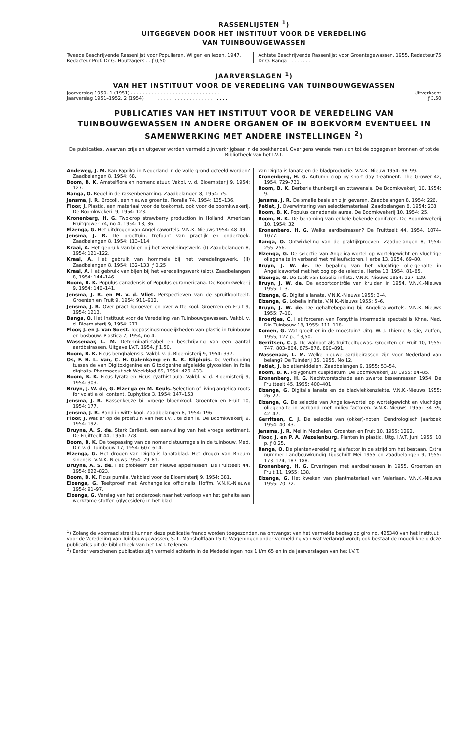RASSENLIJSTEN <sup>1</sup>)
UITGEGEVEN DOOR HET INSTITUUT VOOR DE VEREDELING
VAN TUINBOUWGEWASSEN
Tweede Beschrijvende Rassenlijst voor Populieren, Wilgen en Iepen, 1947. Redacteur Prof. Dr G. Houtzagers . . ƒ 0,50
Achtste Beschrijvende Rassenlijst voor Groentegewassen. 1955. Redacteur Dr O. Banga . . . . . . . . 75
JAARVERSLAGEN <sup>1</sup>)
VAN HET INSTITUUT VOOR DE VEREDELING VAN TUINBOUWGEWASSEN
Jaarverslag 1950. 1 (1951) . . . . . . . . . . . . . . . . . . . . . . . . . . . . . . Uitverkocht
Jaarverslag 1951–1952. 2 (1954) . . . . . . . . . . . . . . . . . . . . . . . . . . . . ƒ 3.50
PUBLICATIES VAN HET INSTITUUT VOOR DE VEREDELING VAN TUINBOUWGEWASSEN IN ANDERE ORGANEN OF IN BOEKVORM EVENTUEEL IN SAMENWERKING MET ANDERE INSTELLINGEN <sup>2</sup>)
De publicaties, waarvan prijs en uitgever worden vermeld zijn verkrijgbaar in de boekhandel. Overigens wende men zich tot de opgegeven bronnen of tot de Bibliotheek van het I.V.T.
Andeweg, J. M. Kan Paprika in Nederland in de volle grond geteeld worden? Zaadbelangen 8, 1954: 68.
Boom, B. K. Amstelflora en nomenclatuur. Vakbl. v. d. Bloemisterij 9, 1954: 127.
Banga, O. Regel in de rassenbenaming. Zaadbelangen 8, 1954: 75.
Jensma, J. R. Brocoli, een nieuwe groente. Floralia 74, 1954: 135–136.
Floor, J. Plastic, een materiaal voor de toekomst, ook voor de boomkwekerij. De Boomkwekerij 9, 1954: 123.
Kronenberg, H. G. Two-crop strawberry production in Holland. American Fruitgrower 74, no 4, 1954: 13, 36.
Elzenga, G. Het uitdrogen van Angelicawortels. V.N.K.-Nieuws 1954: 48–49.
Jensma, J. R. De proeftuin, trefpunt van practijk en onderzoek. Zaadbelangen 8, 1954: 113–114.
Kraai, A. Het gebruik van bijen bij het veredelingswerk. (I) Zaadbelangen 8, 1954: 121–122.
Kraai, A. Het gebruik van hommels bij het veredelingswerk. (II) Zaadbelangen 8, 1954: 132–133. ƒ 0.25
Kraai, A. Het gebruik van bijen bij het veredelingswerk (slot). Zaadbelangen 8, 1954: 144–146.
Boom, B. K. Populus canadensis of Populus euramericana. De Boomkwekerij 9, 1954: 140–141.
Jensma, J. R. en M. v. d. Vliet. Perspectieven van de spruitkoolteelt. Groenten en Fruit 9, 1954: 911–912.
Jensma, J. R. Over practijkproeven en over witte kool. Groenten en Fruit 9, 1954: 1213.
Banga, O. Het Instituut voor de Veredeling van Tuinbouwgewassen. Vakbl. v. d. Bloemisterij 9, 1954: 271.
Floor, J. en J. van Soest. Toepassingsmogelijkheden van plastic in tuinbouw en bosbouw. Plastica 7, 1954, no 4.
Wassenaar, L. M. Determinatietabel en beschrijving van een aantal aardbeirassen. Uitgave I.V.T. 1954. ƒ 1,50.
Boom, B. K. Ficus benghalensis. Vakbl. v. d. Bloemisterij 9, 1954: 337.
Os, F. H. L. van, C. H. Galenkamp en A. R. Kliphuis. De verhouding tussen de van Digitoxigenine en Gitoxigenine afgeleide glycosiden in folia digitalis. Pharmaceutisch Weekblad 89, 1954: 429–433.
Boom, B. K. Ficus lyrata en Ficus cyathistipula. Vakbl. v. d. Bloemisterij 9, 1954: 303.
Bruyn, J. W. de, G. Elzenga en M. Keuls. Selection of living angelica-roots for volatile oil content. Euphytica 3, 1954: 147–153.
Jensma, J. R. Rassenkeuze bij vroege bloemkool. Groenten en Fruit 10, 1954: 177.
Jensma, J. R. Rand in witte kool. Zaadbelangen 8, 1954: 196
Floor, J. Wat er op de proeftuin van het I.V.T. te zien is. De Boomkwekerij 9, 1954: 192.
Bruyne, A. S. de. Stark Earliest, een aanvulling van het vroege sortiment. De Fruitteelt 44, 1954: 778.
Boom, B. K. De toepassing van de nomenclatuurregels in de tuinbouw. Med. Dir. v. d. Tuinbouw 17, 1954: 607–614.
Elzenga, G. Het drogen van Digitalis lanatablad. Het drogen van Rheum sinensis. V.N.K.-Nieuws 1954: 79–81.
Bruyne, A. S. de. Het probleem der nieuwe appelrassen. De Fruitteelt 44, 1954: 822–823.
Boom, B. K. Ficus pumila. Vakblad voor de Bloemisterij 9, 1954: 381.
Elzenga, G. Teeltproef met Archangelica officinalis Hoffm. V.N.K.-Nieuws 1954: 91–97.
Elzenga, G. Verslag van het onderzoek naar het verloop van het gehalte aan werkzame stoffen (glycosiden) in het blad
van Digitalis lanata en de bladproductie. V.N.K.-Nieuw 1954: 98–99.
Kronenberg, H. G. Autumn crop by short day treatment. The Grower 42, 1954, 729–731.
Boom, B. K. Berberis thunbergii en ottawensis. De Boomkwekerij 10, 1954: 9.
Jensma, J. R. De smalle basis en zijn gevaren. Zaadbelangen 8, 1954: 226.
Petiet, J. Overwintering van selectiemateriaal. Zaadbelangen 8, 1954: 238.
Boom, B. K. Populus canadensis aurea. De Boomkwekerij 10, 1954: 25.
Boom, B. K. De benaming van enkele bekende coniferen. De Boomkwekerij 10, 1954: 32.
Kronenberg, H. G. Welke aardbeirassen? De Fruitteelt 44, 1954, 1074–1077.
Banga, O. Ontwikkeling van de praktijkproeven. Zaadbelangen 8, 1954: 255–256.
Elzenga, G. De selectie van Angelica-wortel op wortelgewicht en vluchtige oliegehalte in verband met milieufactoren. Herba 13, 1954, 69–80.
Bruyn, J. W. de. De bepaling van het vluchtige olie-gehalte in Angelicawortel met het oog op de selectie. Herba 13, 1954, 81–85.
Elzenga, G. De teelt van Lobelia inflata. V.N.K.-Nieuws 1954: 127–129.
Bruyn, J. W. de. De exportcontrôle van kruiden in 1954. V.N.K.-Nieuws 1955: 1–3.
Elzenga, G. Digitalis lanata. V.N.K.-Nieuws 1955: 3–4.
Elzenga, G. Lobelia inflata. V.N.K.-Nieuws 1955: 5–6.
Bruyn, J. W. de. De gehaltebepaling bij Angelica-wortels. V.N.K.-Nieuws 1955: 7–10.
Broertjes, C. Het forceren van Forsythia intermedia spectabilis Khne. Med. Dir. Tuinbouw 18, 1955: 111–118.
Komen, G. Wat groeit er in de moestuin? Uitg. W. J. Thieme & Cie, Zutfen, 1955, 127 p., ƒ 3,50.
Gerritsen, C. J. De walnoot als fruitteeltgewas. Groenten en Fruit 10, 1955: 747, 803–804, 875–876, 890–891.
Wassenaar, L. M. Welke nieuwe aardbeirassen zijn voor Nederland van belang? De Tuinderij 35, 1955, No 12.
Petiet, J. Isolatiemiddelen. Zaadbelangen 9, 1955: 53–54.
Boom, B. K. Polygonum cuspidatum. De Boomkwekerij 10 1955: 84–85.
Kronenberg, H. G. Nachtvorstschade aan zwarte bessenrassen 1954. De Fruitteelt 45, 1955: 400–401.
Elzenga, G. Digitalis lanata en de bladvlekkenziekte. V.N.K.-Nieuws 1955: 26–27.
Elzenga, G. De selectie van Angelica-wortel op wortelgewicht en vluchtige oliegehalte in verband met milieu-factoren. V.N.K.-Nieuws 1955: 34–39, 42–47.
Gerritsen, C. J. De selectie van (okker)-noten. Dendrologisch Jaarboek 1954: 40–43.
Jensma, J. R. Mei in Mechelen. Groenten en Fruit 10, 1955: 1292.
Floor, J. en P. A. Wezelenburg. Planten in plastic. Uitg. I.V.T. Juni 1955, 10 p. ƒ 0,25.
Banga, O. De plantenveredeling als factor in de strijd om het bestaan. Extra nummer Landbouwkundig Tijdschrift Mei 1955 en Zaadbelangen 9, 1955: 173–174, 187–188.
Kronenberg, H. G. Ervaringen met aardbeirassen in 1955. Groenten en Fruit 11, 1955: 138.
Elzenga, G. Het kweken van plantmateriaal van Valeriaan. V.N.K.-Nieuws 1955: 70–72.
<sup>1</sup>) Zolang de voorraad strekt kunnen deze publicatie franco worden toegezonden, na ontvangst van het vermelde bedrag op giro no. 425340 van het Instituut voor de Veredeling van Tuinbouwgewassen, S. L. Mansholtlaan 15 te Wageningen onder vermelding van wat verlangd wordt; ook bestaat de mogelijkheid deze publicaties uit de bibliotheek van het I.V.T. te lenen.
<sup>2</sup>) Eerder verschenen publicaties zijn vermeld achterin in de Mededelingen nos 1 t/m 65 en in de jaarverslagen van het I.V.T.